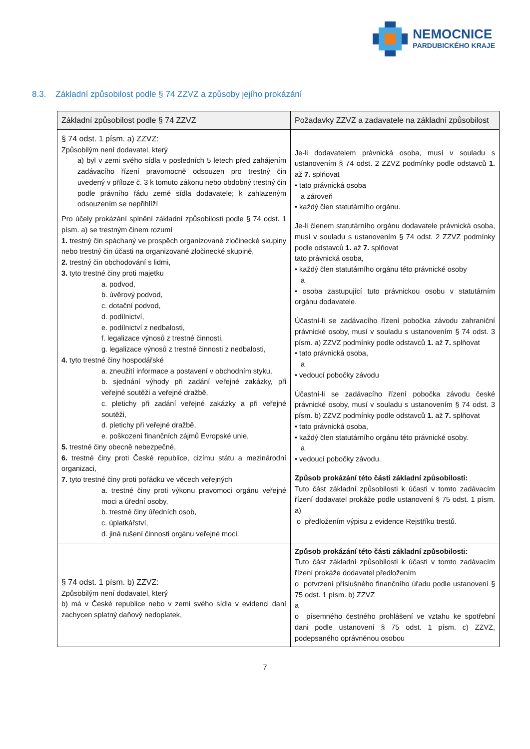NEMOCNICE
PARDUBICKÉHO KRAJE
8.3. Základní způsobilost podle § 74 ZZVZ a způsoby jejího prokázání
| Základní způsobilost podle § 74 ZZVZ | Požadavky ZZVZ a zadavatele na základní způsobilost |
| --- | --- |
| § 74 odst. 1 písm. a) ZZVZ: Způsobilým není dodavatel, který a) byl v zemi svého sídla v posledních 5 letech před zahájením zadávacího řízení pravomocně odsouzen pro trestný čin uvedený v příloze č. 3 k tomuto zákonu nebo obdobný trestný čin podle právního řádu země sídla dodavatele; k zahlazeným odsouzením se nepřihlíží Pro účely prokázání splnění základní způsobilosti podle § 74 odst. 1 písm. a) se trestným činem rozumí 1. trestný čin spáchaný ve prospěch organizované zločinecké skupiny nebo trestný čin účasti na organizované zločinecké skupině, 2. trestný čin obchodování s lidmi, 3. tyto trestné činy proti majetku a. podvod, b. úvěrový podvod, c. dotační podvod, d. podílnictví, e. podílnictví z nedbalosti, f. legalizace výnosů z trestné činnosti, g. legalizace výnosů z trestné činnosti z nedbalosti, 4. tyto trestné činy hospodářské a. zneužití informace a postavení v obchodním styku, b. sjednání výhody při zadání veřejné zakázky, při veřejné soutěži a veřejné dražbě, c. pletichy při zadání veřejné zakázky a při veřejné soutěži, d. pletichy při veřejné dražbě, e. poškození finančních zájmů Evropské unie, 5. trestné činy obecně nebezpečné, 6. trestné činy proti České republice, cizímu státu a mezinárodní organizaci, 7. tyto trestné činy proti pořádku ve věcech veřejných a. trestné činy proti výkonu pravomoci orgánu veřejné moci a úřední osoby, b. trestné činy úředních osob, c. úplatkářství, d. jiná rušení činnosti orgánu veřejné moci. | Je-li dodavatelem právnická osoba, musí v souladu s ustanovením § 74 odst. 2 ZZVZ podmínky podle odstavců 1. až 7. splňovat • tato právnická osoba a zároveň • každý člen statutárního orgánu. Je-li členem statutárního orgánu dodavatele právnická osoba, musí v souladu s ustanovením § 74 odst. 2 ZZVZ podmínky podle odstavců 1. až 7. splňovat tato právnická osoba, • každý člen statutárního orgánu této právnické osoby a • osoba zastupující tuto právnickou osobu v statutárním orgánu dodavatele. Účastní-li se zadávacího řízení pobočka závodu zahraniční právnické osoby, musí v souladu s ustanovením § 74 odst. 3 písm. a) ZZVZ podmínky podle odstavců 1. až 7. splňovat • tato právnická osoba, a • vedoucí pobočky závodu Účastní-li se zadávacího řízení pobočka závodu české právnické osoby, musí v souladu s ustanovením § 74 odst. 3 písm. b) ZZVZ podmínky podle odstavců 1. až 7. splňovat • tato právnická osoba, • každý člen statutárního orgánu této právnické osoby. a • vedoucí pobočky závodu. Způsob prokázání této části základní způsobilosti: Tuto část základní způsobilosti k účasti v tomto zadávacím řízení dodavatel prokáže podle ustanovení § 75 odst. 1 písm. a) o předložením výpisu z evidence Rejstříku trestů. |
| § 74 odst. 1 písm. b) ZZVZ: Způsobilým není dodavatel, který b) má v České republice nebo v zemi svého sídla v evidenci daní zachycen splatný daňový nedoplatek, | Způsob prokázání této části základní způsobilosti: Tuto část základní způsobilosti k účasti v tomto zadávacím řízení prokáže dodavatel předložením o potvrzení příslušného finančního úřadu podle ustanovení § 75 odst. 1 písm. b) ZZVZ a o písemného čestného prohlášení ve vztahu ke spotřební dani podle ustanovení § 75 odst. 1 písm. c) ZZVZ, podepsaného oprávněnou osobou |
7